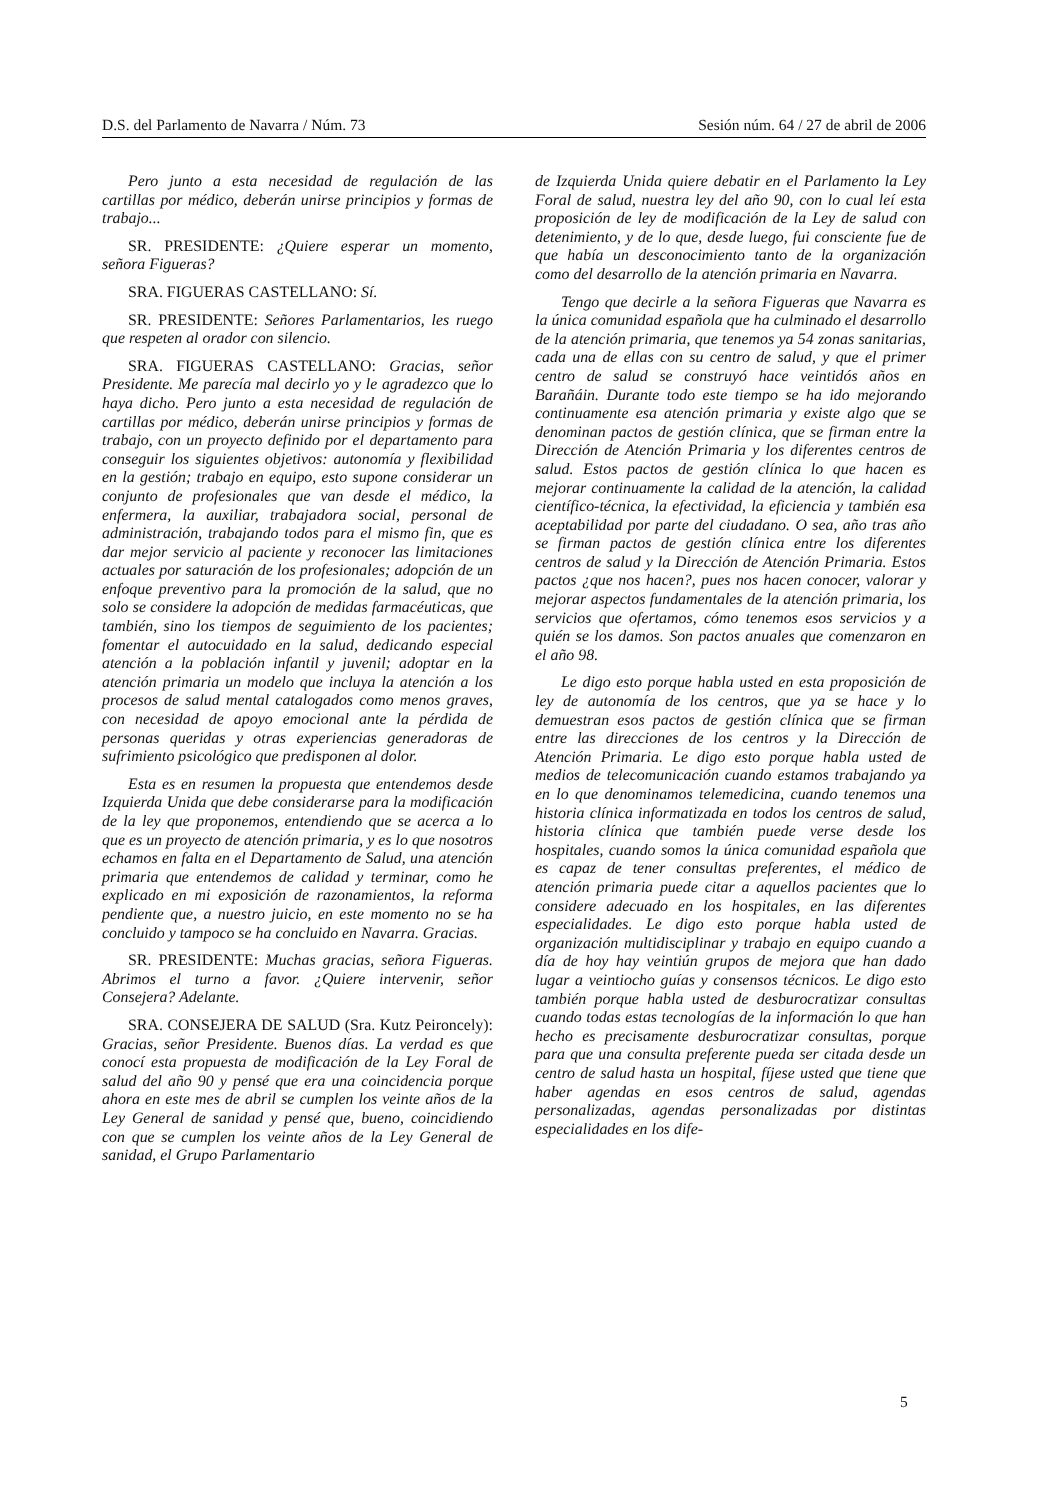D.S. del Parlamento de Navarra / Núm. 73 Sesión núm. 64 / 27 de abril de 2006
Pero junto a esta necesidad de regulación de las cartillas por médico, deberán unirse principios y formas de trabajo...
SR. PRESIDENTE: ¿Quiere esperar un momento, señora Figueras?
SRA. FIGUERAS CASTELLANO: Sí.
SR. PRESIDENTE: Señores Parlamentarios, les ruego que respeten al orador con silencio.
SRA. FIGUERAS CASTELLANO: Gracias, señor Presidente. Me parecía mal decirlo yo y le agradezco que lo haya dicho. Pero junto a esta necesidad de regulación de cartillas por médico, deberán unirse principios y formas de trabajo, con un proyecto definido por el departamento para conseguir los siguientes objetivos: autonomía y flexibilidad en la gestión; trabajo en equipo, esto supone considerar un conjunto de profesionales que van desde el médico, la enfermera, la auxiliar, trabajadora social, personal de administración, trabajando todos para el mismo fin, que es dar mejor servicio al paciente y reconocer las limitaciones actuales por saturación de los profesionales; adopción de un enfoque preventivo para la promoción de la salud, que no solo se considere la adopción de medidas farmacéuticas, que también, sino los tiempos de seguimiento de los pacientes; fomentar el autocuidado en la salud, dedicando especial atención a la población infantil y juvenil; adoptar en la atención primaria un modelo que incluya la atención a los procesos de salud mental catalogados como menos graves, con necesidad de apoyo emocional ante la pérdida de personas queridas y otras experiencias generadoras de sufrimiento psicológico que predisponen al dolor.
Esta es en resumen la propuesta que entendemos desde Izquierda Unida que debe considerarse para la modificación de la ley que proponemos, entendiendo que se acerca a lo que es un proyecto de atención primaria, y es lo que nosotros echamos en falta en el Departamento de Salud, una atención primaria que entendemos de calidad y terminar, como he explicado en mi exposición de razonamientos, la reforma pendiente que, a nuestro juicio, en este momento no se ha concluido y tampoco se ha concluido en Navarra. Gracias.
SR. PRESIDENTE: Muchas gracias, señora Figueras. Abrimos el turno a favor. ¿Quiere intervenir, señor Consejera? Adelante.
SRA. CONSEJERA DE SALUD (Sra. Kutz Peironcely): Gracias, señor Presidente. Buenos días. La verdad es que conocí esta propuesta de modificación de la Ley Foral de salud del año 90 y pensé que era una coincidencia porque ahora en este mes de abril se cumplen los veinte años de la Ley General de sanidad y pensé que, bueno, coincidiendo con que se cumplen los veinte años de la Ley General de sanidad, el Grupo Parlamentario
de Izquierda Unida quiere debatir en el Parlamento la Ley Foral de salud, nuestra ley del año 90, con lo cual leí esta proposición de ley de modificación de la Ley de salud con detenimiento, y de lo que, desde luego, fui consciente fue de que había un desconocimiento tanto de la organización como del desarrollo de la atención primaria en Navarra.
Tengo que decirle a la señora Figueras que Navarra es la única comunidad española que ha culminado el desarrollo de la atención primaria, que tenemos ya 54 zonas sanitarias, cada una de ellas con su centro de salud, y que el primer centro de salud se construyó hace veintidós años en Barañáin. Durante todo este tiempo se ha ido mejorando continuamente esa atención primaria y existe algo que se denominan pactos de gestión clínica, que se firman entre la Dirección de Atención Primaria y los diferentes centros de salud. Estos pactos de gestión clínica lo que hacen es mejorar continuamente la calidad de la atención, la calidad científico-técnica, la efectividad, la eficiencia y también esa aceptabilidad por parte del ciudadano. O sea, año tras año se firman pactos de gestión clínica entre los diferentes centros de salud y la Dirección de Atención Primaria. Estos pactos ¿que nos hacen?, pues nos hacen conocer, valorar y mejorar aspectos fundamentales de la atención primaria, los servicios que ofertamos, cómo tenemos esos servicios y a quién se los damos. Son pactos anuales que comenzaron en el año 98.
Le digo esto porque habla usted en esta proposición de ley de autonomía de los centros, que ya se hace y lo demuestran esos pactos de gestión clínica que se firman entre las direcciones de los centros y la Dirección de Atención Primaria. Le digo esto porque habla usted de medios de telecomunicación cuando estamos trabajando ya en lo que denominamos telemedicina, cuando tenemos una historia clínica informatizada en todos los centros de salud, historia clínica que también puede verse desde los hospitales, cuando somos la única comunidad española que es capaz de tener consultas preferentes, el médico de atención primaria puede citar a aquellos pacientes que lo considere adecuado en los hospitales, en las diferentes especialidades. Le digo esto porque habla usted de organización multidisciplinar y trabajo en equipo cuando a día de hoy hay veintiún grupos de mejora que han dado lugar a veintiocho guías y consensos técnicos. Le digo esto también porque habla usted de desburocratizar consultas cuando todas estas tecnologías de la información lo que han hecho es precisamente desburocratizar consultas, porque para que una consulta preferente pueda ser citada desde un centro de salud hasta un hospital, fíjese usted que tiene que haber agendas en esos centros de salud, agendas personalizadas, agendas personalizadas por distintas especialidades en los dife-
5